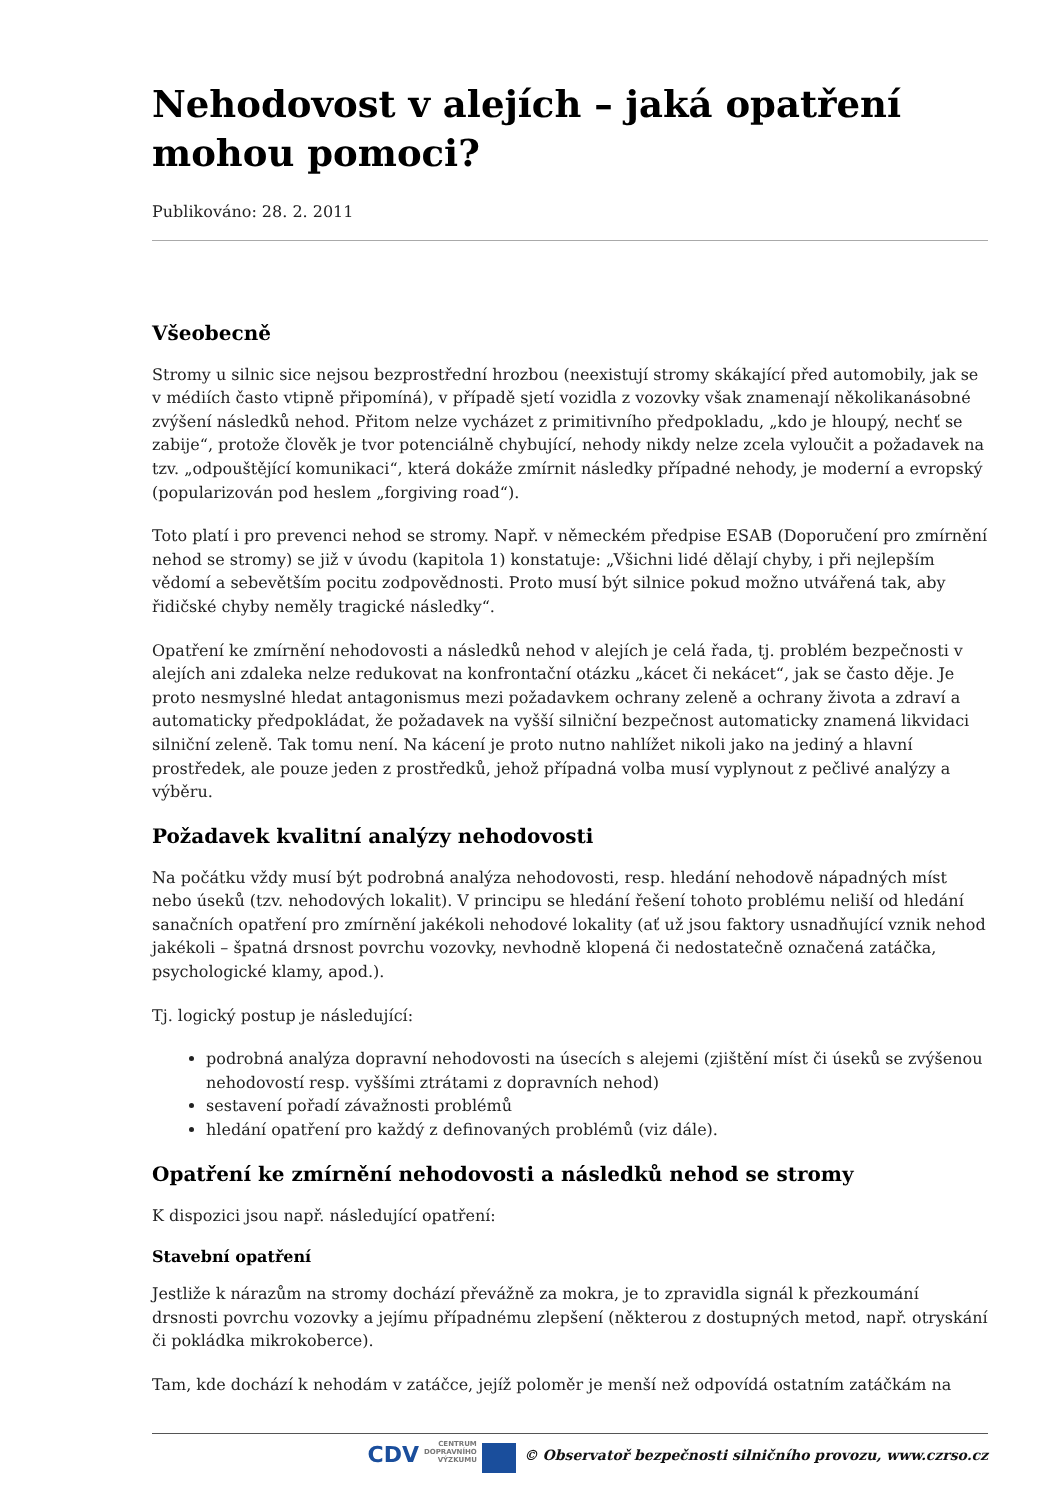Nehodovost v alejích – jaká opatření mohou pomoci?
Publikováno: 28. 2. 2011
Všeobecně
Stromy u silnic sice nejsou bezprostřední hrozbou (neexistují stromy skákající před automobily, jak se v médiích často vtipně připomíná), v případě sjetí vozidla z vozovky však znamenají několikanásobné zvýšení následků nehod. Přitom nelze vycházet z primitivního předpokladu, „kdo je hloupý, nechť se zabije“, protože člověk je tvor potenciálně chybující, nehody nikdy nelze zcela vyloučit a požadavek na tzv. „odpouštějící komunikaci“, která dokáže zmírnit následky případné nehody, je moderní a evropský (popularizován pod heslem „forgiving road“).
Toto platí i pro prevenci nehod se stromy. Např. v německém předpise ESAB (Doporučení pro zmírnění nehod se stromy) se již v úvodu (kapitola 1) konstatuje: „Všichni lidé dělají chyby, i při nejlepším vědomí a sebevětším pocitu zodpovědnosti. Proto musí být silnice pokud možno utvářená tak, aby řidičské chyby neměly tragické následky“.
Opatření ke zmírnění nehodovosti a následků nehod v alejích je celá řada, tj. problém bezpečnosti v alejích ani zdaleka nelze redukovat na konfrontační otázku „kácet či nekácet“, jak se často děje. Je proto nesmyslné hledat antagonismus mezi požadavkem ochrany zeleně a ochrany života a zdraví a automaticky předpokládat, že požadavek na vyšší silniční bezpečnost automaticky znamená likvidaci silniční zeleně. Tak tomu není. Na kácení je proto nutno nahlížet nikoli jako na jediný a hlavní prostředek, ale pouze jeden z prostředků, jehož případná volba musí vyplynout z pečlivé analýzy a výběru.
Požadavek kvalitní analýzy nehodovosti
Na počátku vždy musí být podrobná analýza nehodovosti, resp. hledání nehodově nápadných míst nebo úseků (tzv. nehodových lokalit). V principu se hledání řešení tohoto problému neliší od hledání sanačních opatření pro zmírnění jakékoli nehodové lokality (ať už jsou faktory usnadňující vznik nehod jakékoli – špatná drsnost povrchu vozovky, nevhodně klopená či nedostatečně označená zatáčka, psychologické klamy, apod.).
Tj. logický postup je následující:
podrobná analýza dopravní nehodovosti na úsecích s alejemi (zjištění míst či úseků se zvýšenou nehodovostí resp. vyššími ztrátami z dopravních nehod)
sestavení pořadí závažnosti problémů
hledání opatření pro každý z definovaných problémů (viz dále).
Opatření ke zmírnění nehodovosti a následků nehod se stromy
K dispozici jsou např. následující opatření:
Stavební opatření
Jestliže k nárazům na stromy dochází převážně za mokra, je to zpravidla signál k přezkoumání drsnosti povrchu vozovky a jejímu případnému zlepšení (některou z dostupných metod, např. otryskání či pokládka mikrokoberce).
Tam, kde dochází k nehodám v zatáčce, jejíž poloměr je menší než odpovídá ostatním zatáčkám na
CDV CENTRUM
DOPRAVNÍHO
VÝZKUMU © Observatoř bezpečnosti silničního provozu, www.czrso.cz